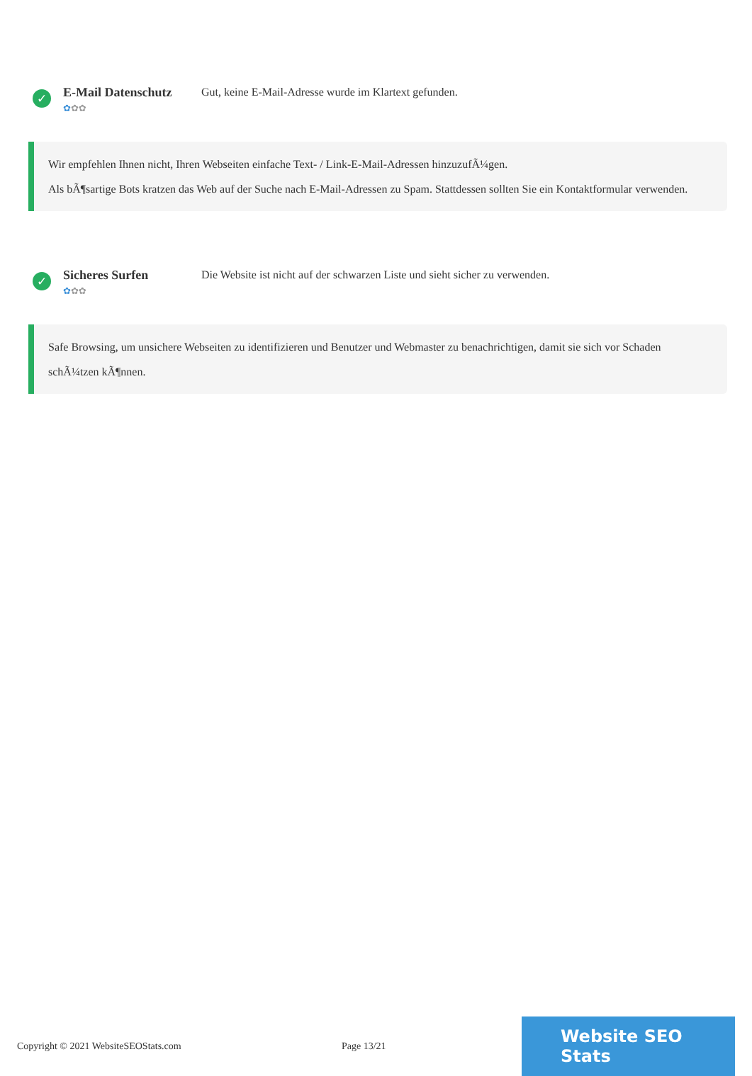✓
E-Mail Datenschutz
✿✿✿
Gut, keine E-Mail-Adresse wurde im Klartext gefunden.
Wir empfehlen Ihnen nicht, Ihren Webseiten einfache Text- / Link-E-Mail-Adressen hinzuzufÃ¼gen.
Als bÃ¶sartige Bots kratzen das Web auf der Suche nach E-Mail-Adressen zu Spam. Stattdessen sollten Sie ein Kontaktformular verwenden.
✓
Sicheres Surfen
✿✿✿
Die Website ist nicht auf der schwarzen Liste und sieht sicher zu verwenden.
Safe Browsing, um unsichere Webseiten zu identifizieren und Benutzer und Webmaster zu benachrichtigen, damit sie sich vor Schaden schÃ¼tzen kÃ¶nnen.
Copyright © 2021 WebsiteSEOStats.com Page 13/21
Website SEO Stats